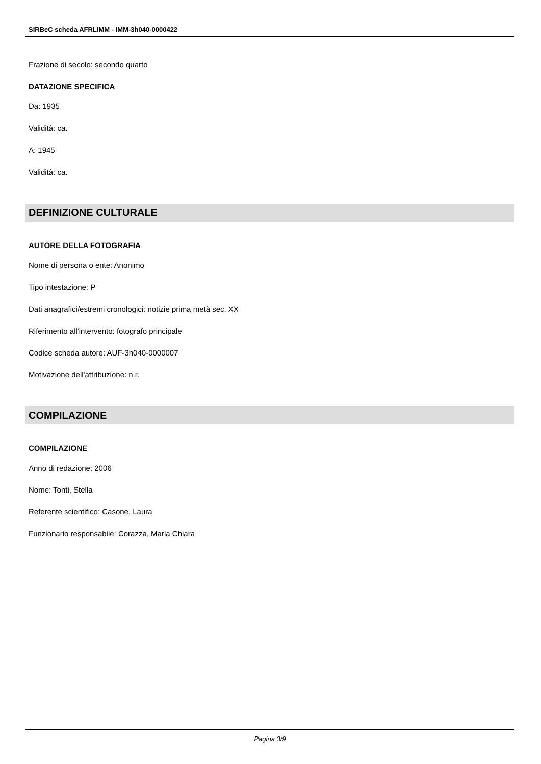SIRBeC scheda AFRLIMM - IMM-3h040-0000422
Frazione di secolo: secondo quarto
DATAZIONE SPECIFICA
Da: 1935
Validità: ca.
A: 1945
Validità: ca.
DEFINIZIONE CULTURALE
AUTORE DELLA FOTOGRAFIA
Nome di persona o ente: Anonimo
Tipo intestazione: P
Dati anagrafici/estremi cronologici: notizie prima metà sec. XX
Riferimento all'intervento: fotografo principale
Codice scheda autore: AUF-3h040-0000007
Motivazione dell'attribuzione: n.r.
COMPILAZIONE
COMPILAZIONE
Anno di redazione: 2006
Nome: Tonti, Stella
Referente scientifico: Casone, Laura
Funzionario responsabile: Corazza, Maria Chiara
Pagina 3/9